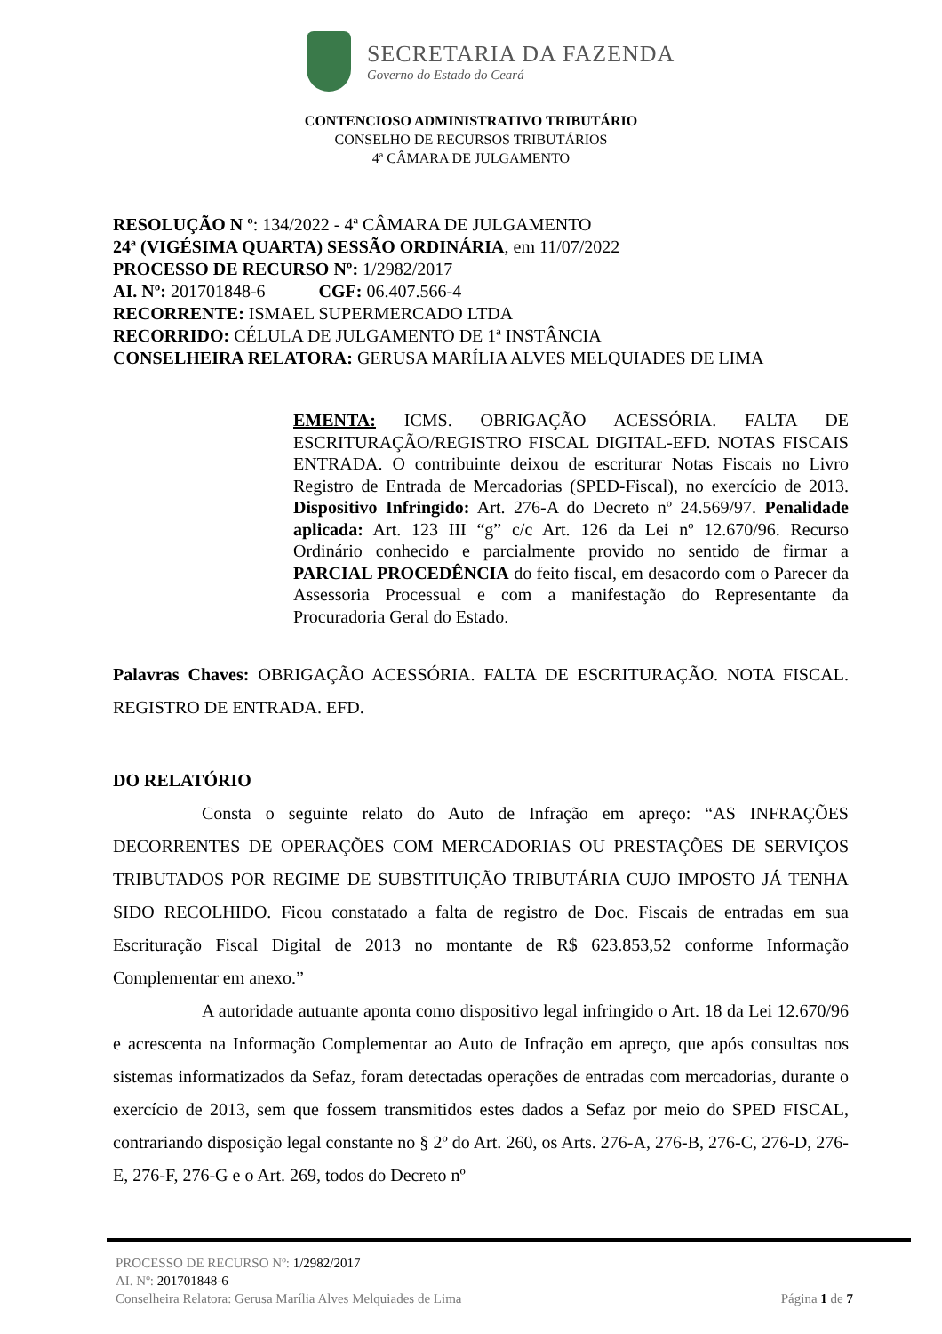SECRETARIA DA FAZENDA
Governo do Estado do Ceará
CONTENCIOSO ADMINISTRATIVO TRIBUTÁRIO
CONSELHO DE RECURSOS TRIBUTÁRIOS
4ª CÂMARA DE JULGAMENTO
RESOLUÇÃO N º: 134/2022 - 4ª CÂMARA DE JULGAMENTO
24ª (VIGÉSIMA QUARTA) SESSÃO ORDINÁRIA, em 11/07/2022
PROCESSO DE RECURSO Nº: 1/2982/2017
AI. Nº: 201701848-6 CGF: 06.407.566-4
RECORRENTE: ISMAEL SUPERMERCADO LTDA
RECORRIDO: CÉLULA DE JULGAMENTO DE 1ª INSTÂNCIA
CONSELHEIRA RELATORA: GERUSA MARÍLIA ALVES MELQUIADES DE LIMA
EMENTA: ICMS. OBRIGAÇÃO ACESSÓRIA. FALTA DE ESCRITURAÇÃO/REGISTRO FISCAL DIGITAL-EFD. NOTAS FISCAIS ENTRADA. O contribuinte deixou de escriturar Notas Fiscais no Livro Registro de Entrada de Mercadorias (SPED-Fiscal), no exercício de 2013. Dispositivo Infringido: Art. 276-A do Decreto nº 24.569/97. Penalidade aplicada: Art. 123 III “g” c/c Art. 126 da Lei nº 12.670/96. Recurso Ordinário conhecido e parcialmente provido no sentido de firmar a PARCIAL PROCEDÊNCIA do feito fiscal, em desacordo com o Parecer da Assessoria Processual e com a manifestação do Representante da Procuradoria Geral do Estado.
Palavras Chaves: OBRIGAÇÃO ACESSÓRIA. FALTA DE ESCRITURAÇÃO. NOTA FISCAL. REGISTRO DE ENTRADA. EFD.
DO RELATÓRIO
Consta o seguinte relato do Auto de Infração em apreço: “AS INFRAÇÕES DECORRENTES DE OPERAÇÕES COM MERCADORIAS OU PRESTAÇÕES DE SERVIÇOS TRIBUTADOS POR REGIME DE SUBSTITUIÇÃO TRIBUTÁRIA CUJO IMPOSTO JÁ TENHA SIDO RECOLHIDO. Ficou constatado a falta de registro de Doc. Fiscais de entradas em sua Escrituração Fiscal Digital de 2013 no montante de R$ 623.853,52 conforme Informação Complementar em anexo.”
A autoridade autuante aponta como dispositivo legal infringido o Art. 18 da Lei 12.670/96 e acrescenta na Informação Complementar ao Auto de Infração em apreço, que após consultas nos sistemas informatizados da Sefaz, foram detectadas operações de entradas com mercadorias, durante o exercício de 2013, sem que fossem transmitidos estes dados a Sefaz por meio do SPED FISCAL, contrariando disposição legal constante no § 2º do Art. 260, os Arts. 276-A, 276-B, 276-C, 276-D, 276-E, 276-F, 276-G e o Art. 269, todos do Decreto nº
PROCESSO DE RECURSO Nº: 1/2982/2017
AI. Nº: 201701848-6
Conselheira Relatora: Gerusa Marília Alves Melquiades de Lima
Página 1 de 7